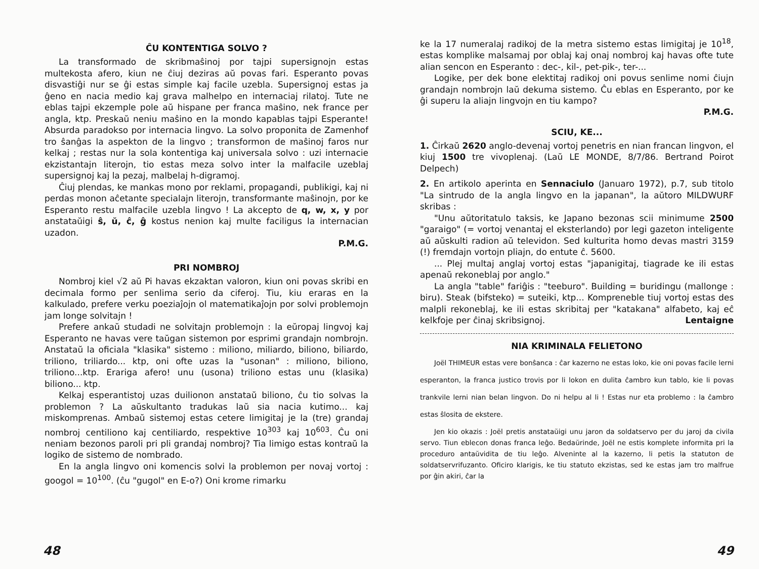ĈU KONTENTIGA SOLVO ?
La transformado de skribmaŝinoj por tajpi supersignojn estas multekosta afero, kiun ne ĉiuj deziras aŭ povas fari. Esperanto povas disvastiĝi nur se ĝi estas simple kaj facile uzebla. Supersignoj estas ja ĝeno en nacia medio kaj grava malhelpo en internaciaj rilatoj. Tute ne eblas tajpi ekzemple pole aŭ hispane per franca maŝino, nek france per angla, ktp. Preskaŭ neniu maŝino en la mondo kapablas tajpi Esperante! Absurda paradokso por internacia lingvo. La solvo proponita de Zamenhof tro ŝanĝas la aspekton de la lingvo ; transformon de maŝinoj faros nur kelkaj ; restas nur la sola kontentiga kaj universala solvo : uzi internacie ekzistantajn literojn, tio estas meza solvo inter la malfacile uzeblaj supersignoj kaj la pezaj, malbelaj h-digramoj.
Ĉiuj plendas, ke mankas mono por reklami, propagandi, publikigi, kaj ni perdas monon aĉetante specialajn literojn, transformante maŝinojn, por ke Esperanto restu malfacile uzebla lingvo ! La akcepto de q, w, x, y por anstataŭigi ŝ, ŭ, ĉ, ĝ kostus nenion kaj multe faciligus la internacian uzadon.
P.M.G.
PRI NOMBROJ
Nombroj kiel √2 aŭ Pi havas ekzaktan valoron, kiun oni povas skribi en decimala formo per senlima serio da ciferoj. Tiu, kiu eraras en la kalkulado, prefere verku poeziaĵojn ol matematikaĵojn por solvi problemojn jam longe solvitajn !
Prefere ankaŭ studadi ne solvitajn problemojn : la eŭropaj lingvoj kaj Esperanto ne havas vere taŭgan sistemon por esprimi grandajn nombrojn. Anstataŭ la oficiala "klasika" sistemo : miliono, miliardo, biliono, biliardo, triliono, triliardo... ktp, oni ofte uzas la "usonan" : miliono, biliono, triliono...ktp. Erariga afero! unu (usona) triliono estas unu (klasika) biliono... ktp.
Kelkaj esperantistoj uzas duilionon anstataŭ biliono, ĉu tio solvas la problemon ? La aŭskultanto tradukas laŭ sia nacia kutimo... kaj miskomprenas. Ambaŭ sistemoj estas cetere limigitaj je la (tre) grandaj nombroj centiliono kaj centiliardo, respektive 10<sup>303</sup> kaj 10<sup>603</sup>. Ĉu oni neniam bezonos paroli pri pli grandaj nombroj? Tia limigo estas kontraŭ la logiko de sistemo de nombrado.
En la angla lingvo oni komencis solvi la problemon per novaj vortoj : googol = 10<sup>100</sup>. (ĉu "gugol" en E-o?) Oni krome rimarku
48
ke la 17 numeralaj radikoj de la metra sistemo estas limigitaj je 10<sup>18</sup>, estas komplike malsamaj por oblaj kaj onaj nombroj kaj havas ofte tute alian sencon en Esperanto : dec-, kil-, pet-pik-, ter-...
Logike, per dek bone elektitaj radikoj oni povus senlime nomi ĉiujn grandajn nombrojn laŭ dekuma sistemo. Ĉu eblas en Esperanto, por ke ĝi superu la aliajn lingvojn en tiu kampo?
P.M.G.
SCIU, KE...
1. Ĉirkaŭ 2620 anglo-devenaj vortoj penetris en nian francan lingvon, el kiuj 1500 tre vivoplenaj. (Laŭ LE MONDE, 8/7/86. Bertrand Poirot Delpech)
2. En artikolo aperinta en Sennaciulo (Januaro 1972), p.7, sub titolo "La sintrudo de la angla lingvo en la japanan", la aŭtoro MILDWURF skribas :
"Unu aŭtoritatulo taksis, ke Japano bezonas scii minimume 2500 "garaigo" (= vortoj venantaj el eksterlando) por legi gazeton inteligente aŭ aŭskulti radion aŭ televidon. Sed kulturita homo devas mastri 3159 (!) fremdajn vortojn pliajn, do entute ĉ. 5600.
... Plej multaj anglaj vortoj estas "japanigitaj, tiagrade ke ili estas apenaŭ rekoneblaj por anglo."
La angla "table" fariĝis : "teeburo". Building = buridingu (mallonge : biru). Steak (bifsteko) = suteiki, ktp... Kompreneble tiuj vortoj estas des malpli rekoneblaj, ke ili estas skribitaj per "katakana" alfabeto, kaj eĉ kelkfoje per ĉinaj skribsignoj. Lentaigne
NIA KRIMINALA FELIETONO
Joël THIMEUR estas vere bonŝanca : ĉar kazerno ne estas loko, kie oni povas facile lerni esperanton, la franca justico trovis por li lokon en dulita ĉambro kun tablo, kie li povas trankvile lerni nian belan lingvon. Do ni helpu al li ! Estas nur eta problemo : la ĉambro estas ŝlosita de ekstere.
Jen kio okazis : Joël pretis anstataŭigi unu jaron da soldatservo per du jaroj da civila servo. Tiun eblecon donas franca leĝo. Bedaŭrinde, Joël ne estis komplete informita pri la proceduro antaŭvidita de tiu leĝo. Alveninte al la kazerno, li petis la statuton de soldatservrifuzanto. Oficiro klarigis, ke tiu statuto ekzistas, sed ke estas jam tro malfrue por ĝin akiri, ĉar la
49